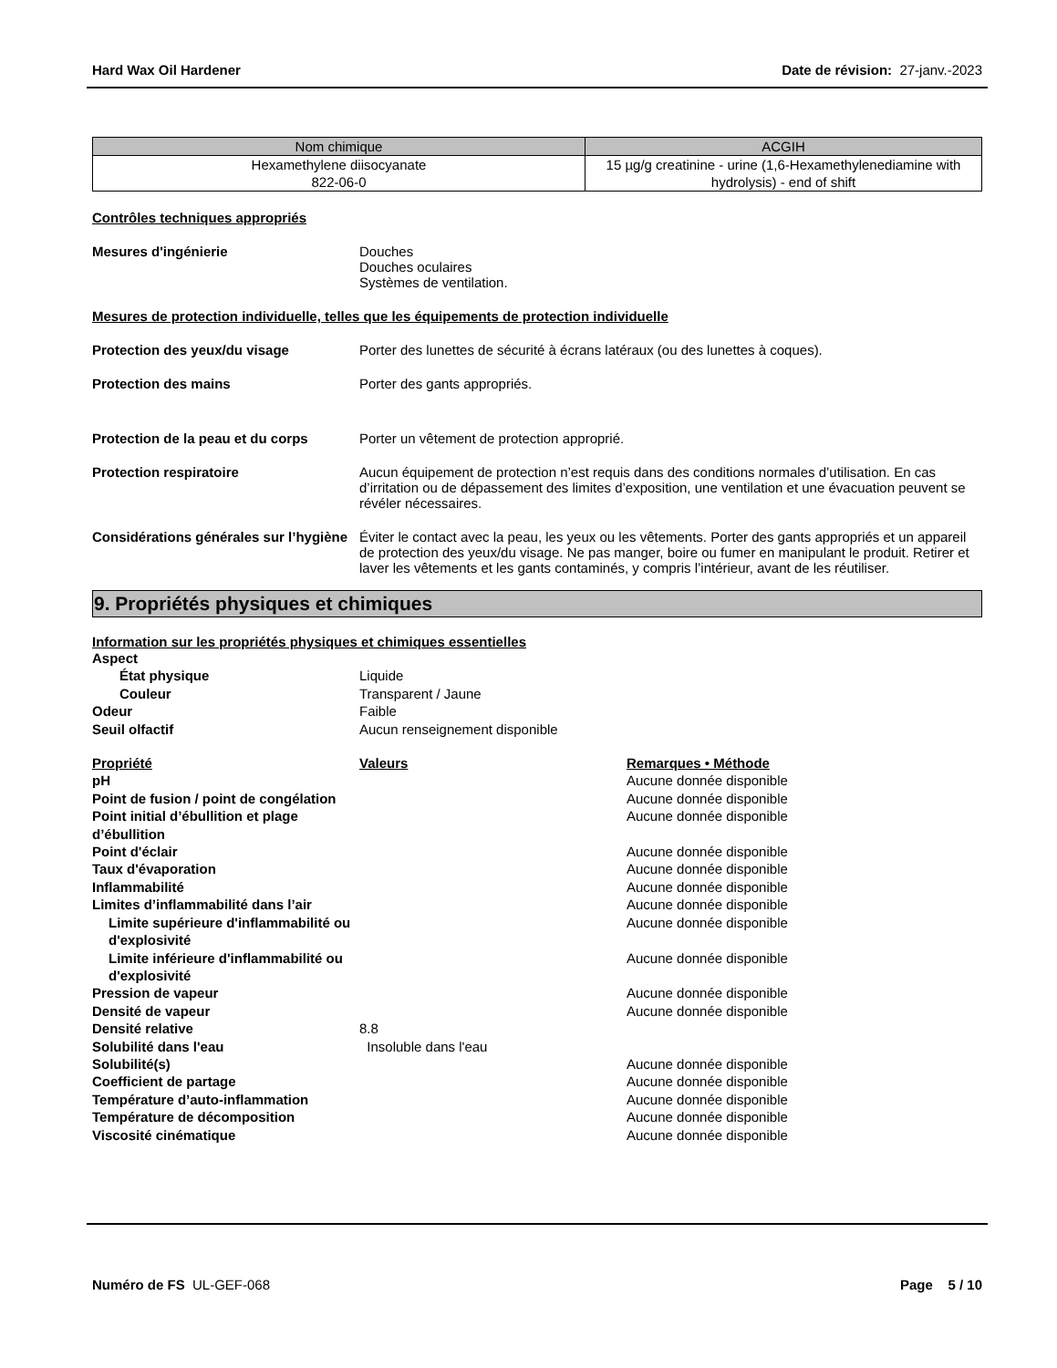Hard Wax Oil Hardener Date de révision: 27-janv.-2023
| Nom chimique | ACGIH |
| --- | --- |
| Hexamethylene diisocyanate 822-06-0 | 15 µg/g creatinine - urine (1,6-Hexamethylenediamine with hydrolysis) - end of shift |
Contrôles techniques appropriés
Mesures d'ingénierie Douches
Douches oculaires
Systèmes de ventilation.
Mesures de protection individuelle, telles que les équipements de protection individuelle
Protection des yeux/du visage Porter des lunettes de sécurité à écrans latéraux (ou des lunettes à coques).
Protection des mains Porter des gants appropriés.
Protection de la peau et du corps
Porter un vêtement de protection approprié.
Protection respiratoire Aucun équipement de protection n’est requis dans des conditions normales d’utilisation. En cas d’irritation ou de dépassement des limites d’exposition, une ventilation et une évacuation peuvent se révéler nécessaires.
Considérations générales sur l’hygiène
Éviter le contact avec la peau, les yeux ou les vêtements. Porter des gants appropriés et un appareil de protection des yeux/du visage. Ne pas manger, boire ou fumer en manipulant le produit. Retirer et laver les vêtements et les gants contaminés, y compris l’intérieur, avant de les réutiliser.
9. Propriétés physiques et chimiques
Information sur les propriétés physiques et chimiques essentielles
Aspect État physique Liquide Couleur Transparent / Jaune Odeur Faible Seuil olfactif Aucun renseignement disponible
Propriété Valeurs Remarques • Méthode pH Aucune donnée disponible Point de fusion / point de congélation Aucune donnée disponible Point initial d’ébullition et plage d’ébullition Aucune donnée disponible Point d'éclair Aucune donnée disponible Taux d'évaporation Aucune donnée disponible Inflammabilité Aucune donnée disponible Limites d’inflammabilité dans l’air Aucune donnée disponible Limite supérieure d'inflammabilité ou d'explosivité Aucune donnée disponible Limite inférieure d'inflammabilité ou d'explosivité Aucune donnée disponible Pression de vapeur Aucune donnée disponible Densité de vapeur Aucune donnée disponible Densité relative 8.8 Solubilité dans l'eau Insoluble dans l'eau Solubilité(s) Aucune donnée disponible Coefficient de partage Aucune donnée disponible Température d’auto-inflammation Aucune donnée disponible Température de décomposition Aucune donnée disponible Viscosité cinématique Aucune donnée disponible
Numéro de FS UL-GEF-068 Page 5 / 10